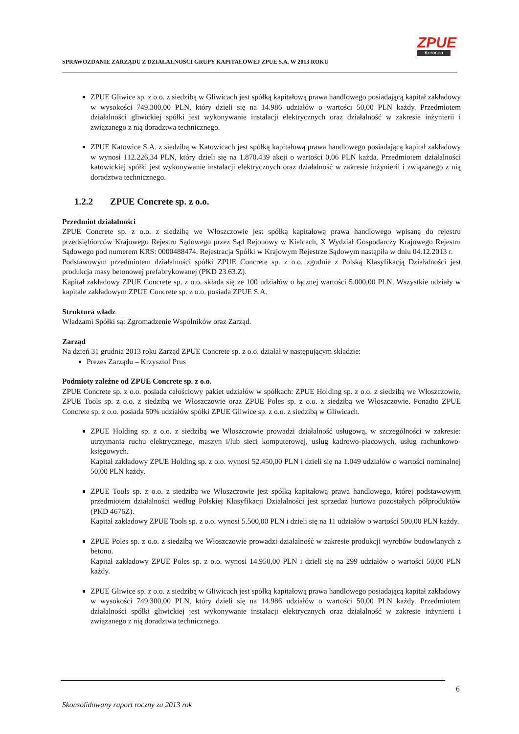SPRAWOZDANIE ZARZĄDU Z DZIAŁALNOŚCI GRUPY KAPITAŁOWEJ ZPUE S.A. W 2013 ROKU
ZPUE
Koronea
ZPUE Gliwice sp. z o.o. z siedzibą w Gliwicach jest spółką kapitałową prawa handlowego posiadającą kapitał zakładowy w wysokości 749.300,00 PLN, który dzieli się na 14.986 udziałów o wartości 50,00 PLN każdy. Przedmiotem działalności gliwickiej spółki jest wykonywanie instalacji elektrycznych oraz działalność w zakresie inżynierii i związanego z nią doradztwa technicznego.
ZPUE Katowice S.A. z siedzibą w Katowicach jest spółką kapitałową prawa handlowego posiadającą kapitał zakładowy w wynosi 112.226,34 PLN, który dzieli się na 1.870.439 akcji o wartości 0,06 PLN każda. Przedmiotem działalności katowickiej spółki jest wykonywanie instalacji elektrycznych oraz działalność w zakresie inżynierii i związanego z nią doradztwa technicznego.
1.2.2 ZPUE Concrete sp. z o.o.
Przedmiot działalności
ZPUE Concrete sp. z o.o. z siedzibą we Włoszczowie jest spółką kapitałową prawa handlowego wpisaną do rejestru przedsiębiorców Krajowego Rejestru Sądowego przez Sąd Rejonowy w Kielcach, X Wydział Gospodarczy Krajowego Rejestru Sądowego pod numerem KRS: 0000488474. Rejestracja Spółki w Krajowym Rejestrze Sądowym nastąpiła w dniu 04.12.2013 r.
Podstawowym przedmiotem działalności spółki ZPUE Concrete sp. z o.o. zgodnie z Polską Klasyfikacją Działalności jest produkcja masy betonowej prefabrykowanej (PKD 23.63.Z).
Kapitał zakładowy ZPUE Concrete sp. z o.o. składa się ze 100 udziałów o łącznej wartości 5.000,00 PLN. Wszystkie udziały w kapitale zakładowym ZPUE Concrete sp. z o.o. posiada ZPUE S.A.
Struktura władz
Władzami Spółki są: Zgromadzenie Wspólników oraz Zarząd.
Zarząd
Na dzień 31 grudnia 2013 roku Zarząd ZPUE Concrete sp. z o.o. działał w następującym składzie:
Prezes Zarządu – Krzysztof Prus
Podmioty zależne od ZPUE Concrete sp. z o.o.
ZPUE Concrete sp. z o.o. posiada całościowy pakiet udziałów w spółkach: ZPUE Holding sp. z o.o. z siedzibą we Włoszczowie, ZPUE Tools sp. z o.o. z siedzibą we Włoszczowie oraz ZPUE Poles sp. z o.o. z siedzibą we Włoszczowie. Ponadto ZPUE Concrete sp. z o.o. posiada 50% udziałów spółki ZPUE Gliwice sp. z o.o. z siedzibą w Gliwicach.
ZPUE Holding sp. z o.o. z siedzibą we Włoszczowie prowadzi działalność usługową, w szczególności w zakresie: utrzymania ruchu elektrycznego, maszyn i/lub sieci komputerowej, usług kadrowo-płacowych, usług rachunkowo-księgowych.
Kapitał zakładowy ZPUE Holding sp. z o.o. wynosi 52.450,00 PLN i dzieli się na 1.049 udziałów o wartości nominalnej 50,00 PLN każdy.
ZPUE Tools sp. z o.o. z siedzibą we Włoszczowie jest spółką kapitałową prawa handlowego, której podstawowym przedmiotem działalności według Polskiej Klasyfikacji Działalności jest sprzedaż hurtowa pozostałych półproduktów (PKD 4676Z).
Kapitał zakładowy ZPUE Tools sp. z o.o. wynosi 5.500,00 PLN i dzieli się na 11 udziałów o wartości 500,00 PLN każdy.
ZPUE Poles sp. z o.o. z siedzibą we Włoszczowie prowadzi działalność w zakresie produkcji wyrobów budowlanych z betonu.
Kapitał zakładowy ZPUE Poles sp. z o.o. wynosi 14.950,00 PLN i dzieli się na 299 udziałów o wartości 50,00 PLN każdy.
ZPUE Gliwice sp. z o.o. z siedzibą w Gliwicach jest spółką kapitałową prawa handlowego posiadającą kapitał zakładowy w wysokości 749.300,00 PLN, który dzieli się na 14.986 udziałów o wartości 50,00 PLN każdy. Przedmiotem działalności spółki gliwickiej jest wykonywanie instalacji elektrycznych oraz działalność w zakresie inżynierii i związanego z nią doradztwa technicznego.
6
Skonsolidowany raport roczny za 2013 rok